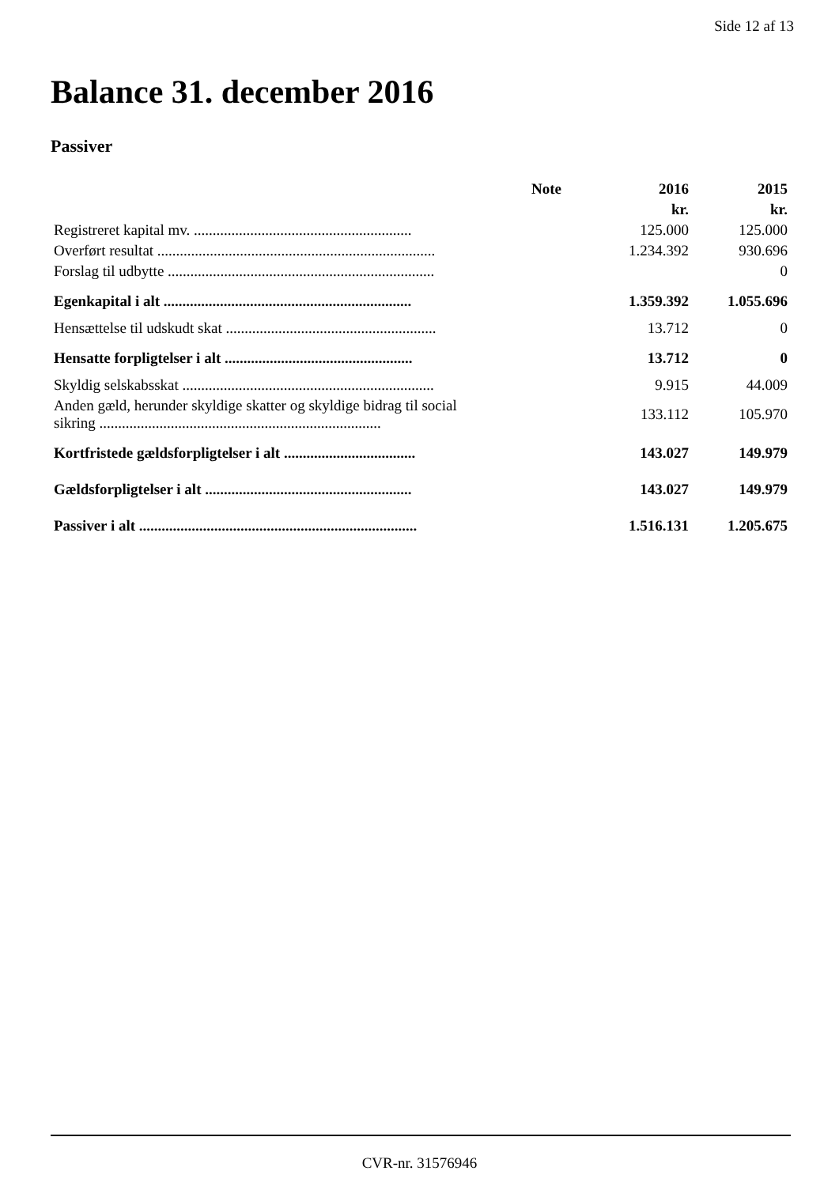Side 12 af 13
Balance 31. december 2016
Passiver
| | Note | 2016 | 2015 |
| --- | --- | --- | --- |
| | | kr. | kr. |
| Registreret kapital mv. .......................................................... | | 125.000 | 125.000 |
| Overført resultat .......................................................................... | | 1.234.392 | 930.696 |
| Forslag til udbytte ....................................................................... | | | 0 |
| Egenkapital i alt .................................................................. | | 1.359.392 | 1.055.696 |
| Hensættelse til udskudt skat ........................................................ | | 13.712 | 0 |
| Hensatte forpligtelser i alt .................................................. | | 13.712 | 0 |
| Skyldig selskabsskat ................................................................... | | 9.915 | 44.009 |
| Anden gæld, herunder skyldige skatter og skyldige bidrag til social sikring ........................................................................... | | 133.112 | 105.970 |
| Kortfristede gældsforpligtelser i alt ................................... | | 143.027 | 149.979 |
| Gældsforpligtelser i alt ....................................................... | | 143.027 | 149.979 |
| Passiver i alt .......................................................................... | | 1.516.131 | 1.205.675 |
CVR-nr. 31576946